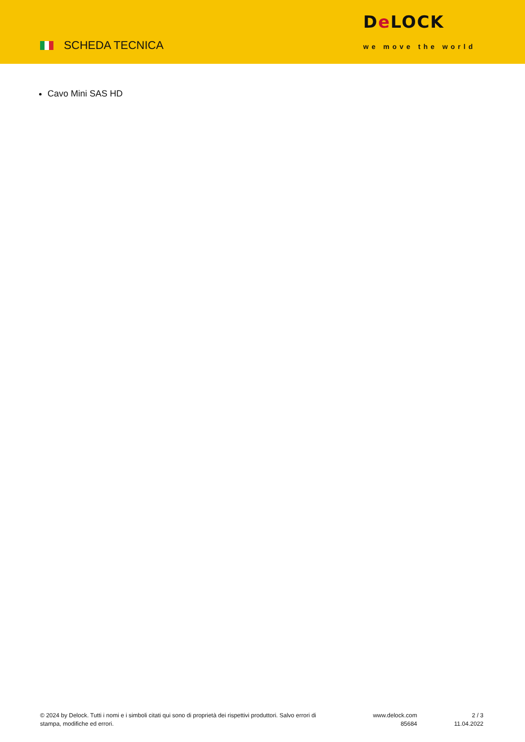SCHEDA TECNICA
De LOCK
we move the world
Cavo Mini SAS HD
© 2024 by Delock. Tutti i nomi e i simboli citati qui sono di proprietà dei rispettivi produttori. Salvo errori di stampa, modifiche ed errori.
www.delock.com
85684
2 / 3
11.04.2022